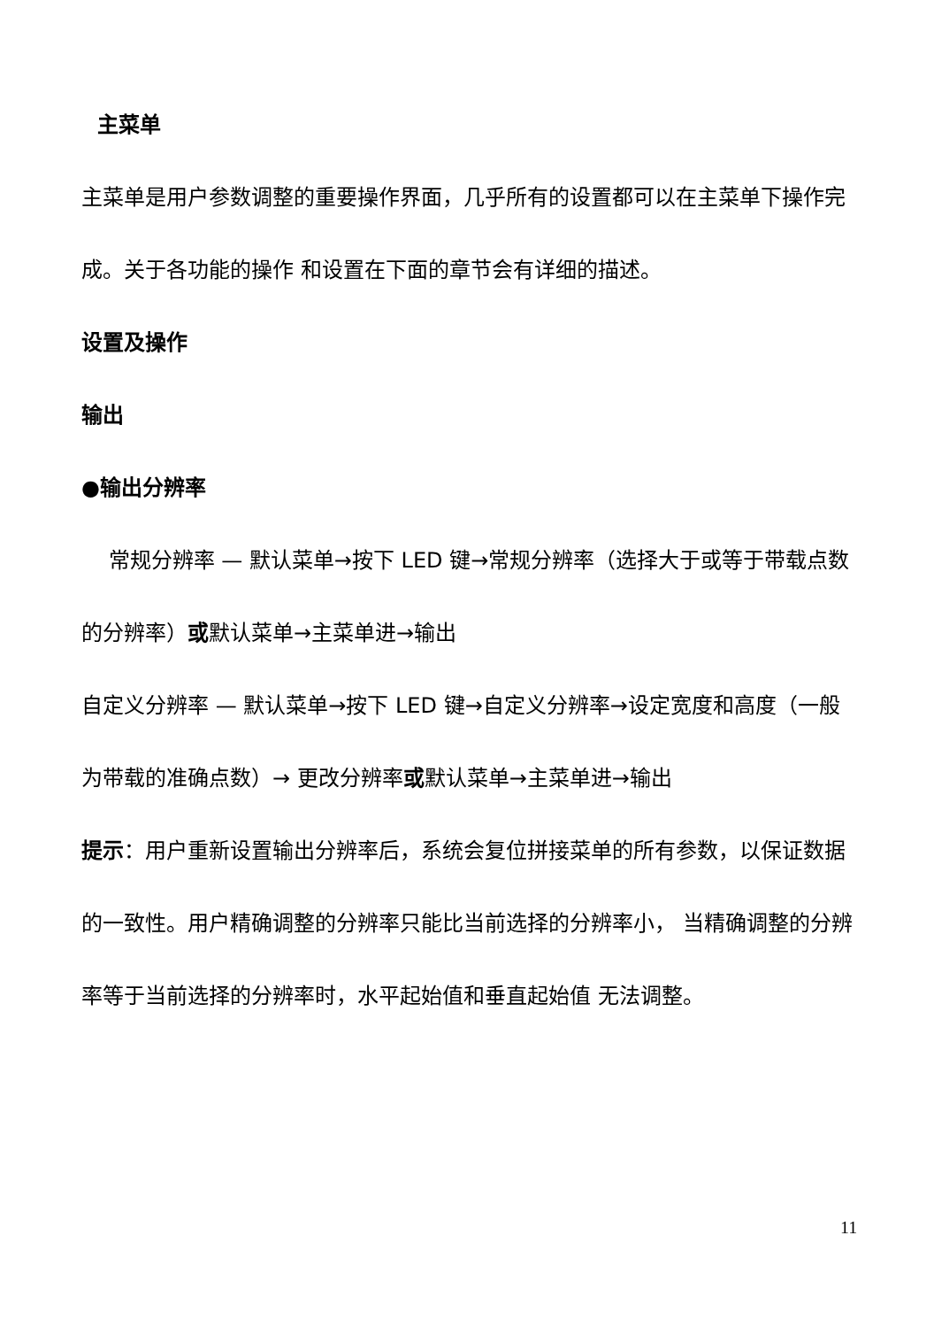主菜单
主菜单是用户参数调整的重要操作界面，几乎所有的设置都可以在主菜单下操作完成。关于各功能的操作 和设置在下面的章节会有详细的描述。
设置及操作
输出
●输出分辨率
常规分辨率 — 默认菜单→按下 LED 键→常规分辨率（选择大于或等于带载点数的分辨率）或默认菜单→主菜单进→输出
自定义分辨率 — 默认菜单→按下 LED 键→自定义分辨率→设定宽度和高度（一般为带载的准确点数）→ 更改分辨率或默认菜单→主菜单进→输出
提示：用户重新设置输出分辨率后，系统会复位拼接菜单的所有参数，以保证数据的一致性。用户精确调整的分辨率只能比当前选择的分辨率小， 当精确调整的分辨率等于当前选择的分辨率时，水平起始值和垂直起始值 无法调整。
11